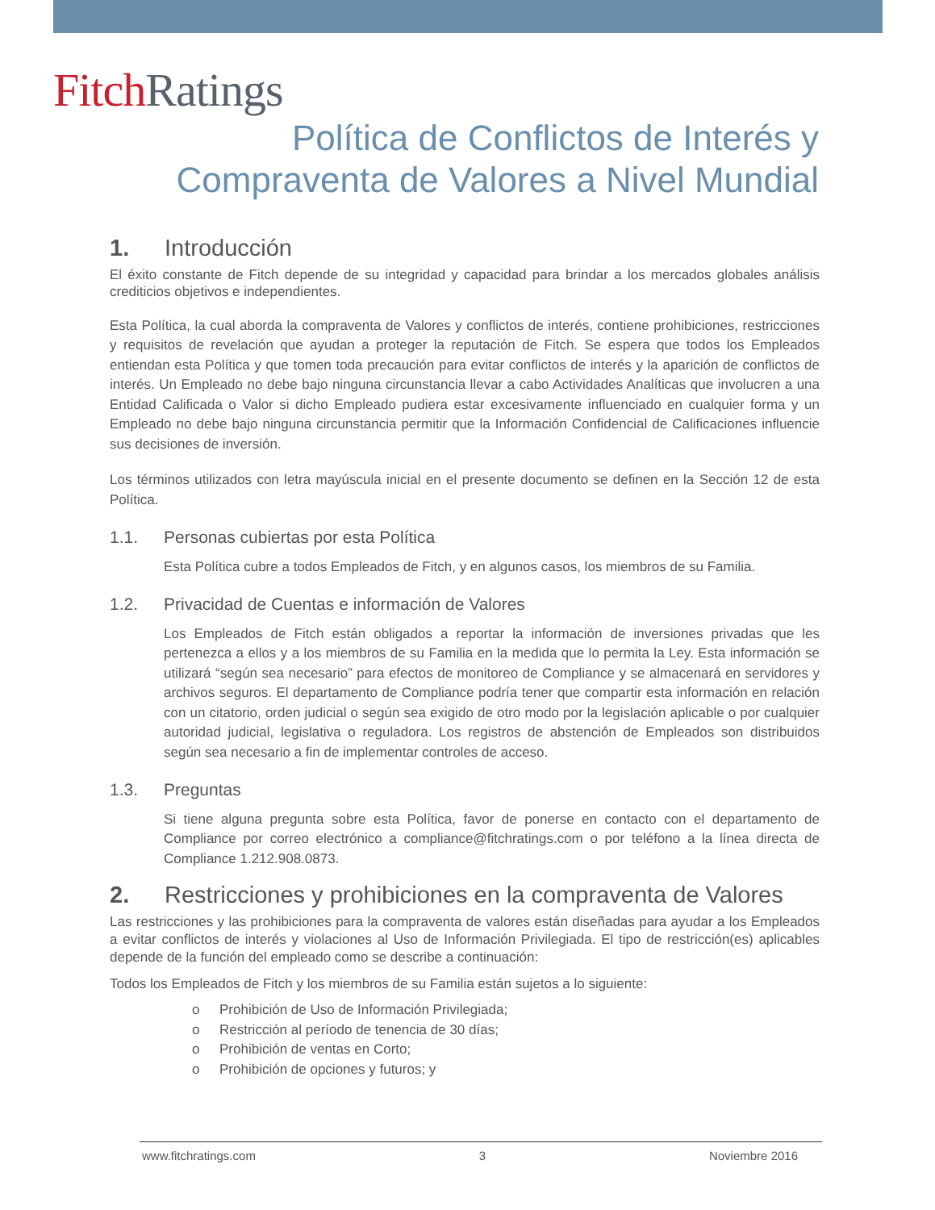Fitch Ratings
Política de Conflictos de Interés y
Compraventa de Valores a Nivel Mundial
1. Introducción
El éxito constante de Fitch depende de su integridad y capacidad para brindar a los mercados globales análisis crediticios objetivos e independientes.
Esta Política, la cual aborda la compraventa de Valores y conflictos de interés, contiene prohibiciones, restricciones y requisitos de revelación que ayudan a proteger la reputación de Fitch. Se espera que todos los Empleados entiendan esta Política y que tomen toda precaución para evitar conflictos de interés y la aparición de conflictos de interés. Un Empleado no debe bajo ninguna circunstancia llevar a cabo Actividades Analíticas que involucren a una Entidad Calificada o Valor si dicho Empleado pudiera estar excesivamente influenciado en cualquier forma y un Empleado no debe bajo ninguna circunstancia permitir que la Información Confidencial de Calificaciones influencie sus decisiones de inversión.
Los términos utilizados con letra mayúscula inicial en el presente documento se definen en la Sección 12 de esta Política.
1.1. Personas cubiertas por esta Política
Esta Política cubre a todos Empleados de Fitch, y en algunos casos, los miembros de su Familia.
1.2. Privacidad de Cuentas e información de Valores
Los Empleados de Fitch están obligados a reportar la información de inversiones privadas que les pertenezca a ellos y a los miembros de su Familia en la medida que lo permita la Ley. Esta información se utilizará “según sea necesario” para efectos de monitoreo de Compliance y se almacenará en servidores y archivos seguros. El departamento de Compliance podría tener que compartir esta información en relación con un citatorio, orden judicial o según sea exigido de otro modo por la legislación aplicable o por cualquier autoridad judicial, legislativa o reguladora. Los registros de abstención de Empleados son distribuidos según sea necesario a fin de implementar controles de acceso.
1.3. Preguntas
Si tiene alguna pregunta sobre esta Política, favor de ponerse en contacto con el departamento de Compliance por correo electrónico a compliance@fitchratings.com o por teléfono a la línea directa de Compliance 1.212.908.0873.
2. Restricciones y prohibiciones en la compraventa de Valores
Las restricciones y las prohibiciones para la compraventa de valores están diseñadas para ayudar a los Empleados a evitar conflictos de interés y violaciones al Uso de Información Privilegiada. El tipo de restricción(es) aplicables depende de la función del empleado como se describe a continuación:
Todos los Empleados de Fitch y los miembros de su Familia están sujetos a lo siguiente:
o Prohibición de Uso de Información Privilegiada;
o Restricción al período de tenencia de 30 días;
o Prohibición de ventas en Corto;
o Prohibición de opciones y futuros; y
www.fitchratings.com 3 Noviembre 2016